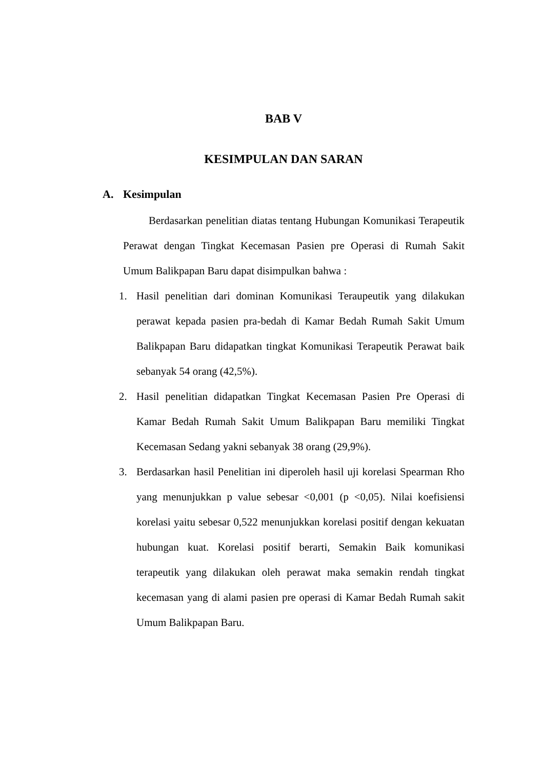BAB V
KESIMPULAN DAN SARAN
A. Kesimpulan
Berdasarkan penelitian diatas tentang Hubungan Komunikasi Terapeutik Perawat dengan Tingkat Kecemasan Pasien pre Operasi di Rumah Sakit Umum Balikpapan Baru dapat disimpulkan bahwa :
1. Hasil penelitian dari dominan Komunikasi Teraupeutik yang dilakukan perawat kepada pasien pra-bedah di Kamar Bedah Rumah Sakit Umum Balikpapan Baru didapatkan tingkat Komunikasi Terapeutik Perawat baik sebanyak 54 orang (42,5%).
2. Hasil penelitian didapatkan Tingkat Kecemasan Pasien Pre Operasi di Kamar Bedah Rumah Sakit Umum Balikpapan Baru memiliki Tingkat Kecemasan Sedang yakni sebanyak 38 orang (29,9%).
3. Berdasarkan hasil Penelitian ini diperoleh hasil uji korelasi Spearman Rho yang menunjukkan p value sebesar <0,001 (p <0,05). Nilai koefisiensi korelasi yaitu sebesar 0,522 menunjukkan korelasi positif dengan kekuatan hubungan kuat. Korelasi positif berarti, Semakin Baik komunikasi terapeutik yang dilakukan oleh perawat maka semakin rendah tingkat kecemasan yang di alami pasien pre operasi di Kamar Bedah Rumah sakit Umum Balikpapan Baru.